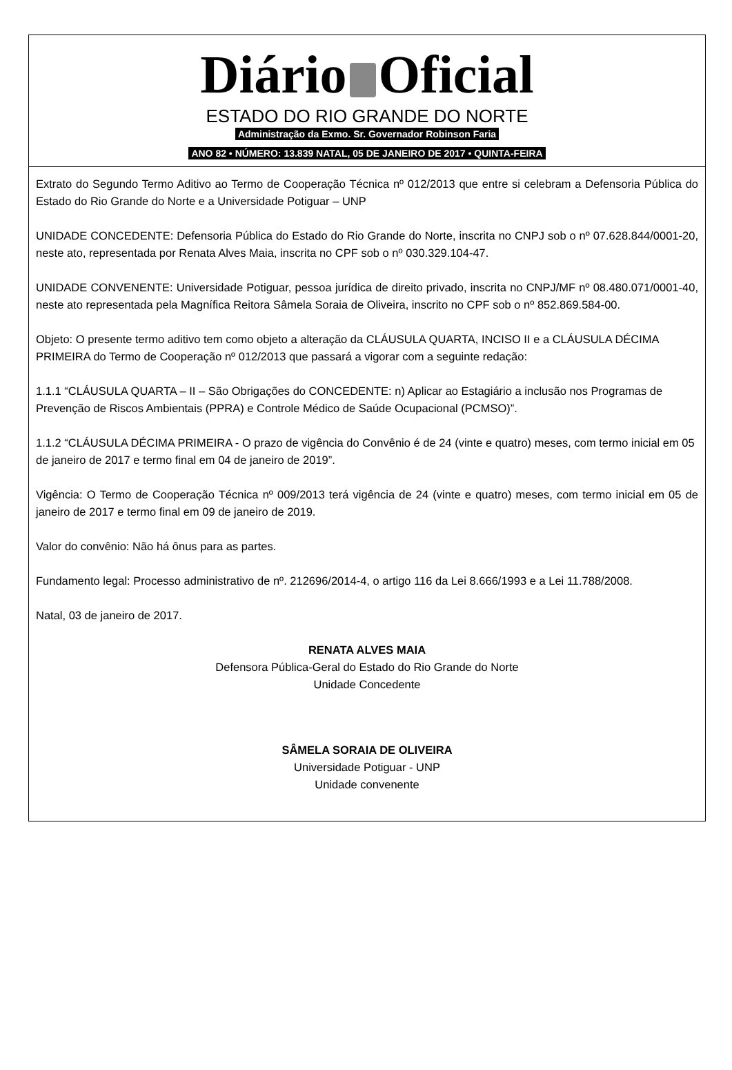Diário Oficial
ESTADO DO RIO GRANDE DO NORTE
Administração da Exmo. Sr. Governador Robinson Faria
ANO 82 • NÚMERO: 13.839 NATAL, 05 DE JANEIRO DE 2017 • QUINTA-FEIRA
Extrato do Segundo Termo Aditivo ao Termo de Cooperação Técnica nº 012/2013 que entre si celebram a Defensoria Pública do Estado do Rio Grande do Norte e a Universidade Potiguar – UNP
UNIDADE CONCEDENTE: Defensoria Pública do Estado do Rio Grande do Norte, inscrita no CNPJ sob o nº 07.628.844/0001-20, neste ato, representada por Renata Alves Maia, inscrita no CPF sob o nº 030.329.104-47.
UNIDADE CONVENENTE: Universidade Potiguar, pessoa jurídica de direito privado, inscrita no CNPJ/MF nº 08.480.071/0001-40, neste ato representada pela Magnífica Reitora Sâmela Soraia de Oliveira, inscrito no CPF sob o nº 852.869.584-00.
Objeto: O presente termo aditivo tem como objeto a alteração da CLÁUSULA QUARTA, INCISO II e a CLÁUSULA DÉCIMA PRIMEIRA do Termo de Cooperação nº 012/2013 que passará a vigorar com a seguinte redação:
1.1.1 “CLÁUSULA QUARTA – II – São Obrigações do CONCEDENTE: n) Aplicar ao Estagiário a inclusão nos Programas de Prevenção de Riscos Ambientais (PPRA) e Controle Médico de Saúde Ocupacional (PCMSO)”.
1.1.2 “CLÁUSULA DÉCIMA PRIMEIRA - O prazo de vigência do Convênio é de 24 (vinte e quatro) meses, com termo inicial em 05 de janeiro de 2017 e termo final em 04 de janeiro de 2019”.
Vigência: O Termo de Cooperação Técnica nº 009/2013 terá vigência de 24 (vinte e quatro) meses, com termo inicial em 05 de janeiro de 2017 e termo final em 09 de janeiro de 2019.
Valor do convênio: Não há ônus para as partes.
Fundamento legal: Processo administrativo de nº. 212696/2014-4, o artigo 116 da Lei 8.666/1993 e a Lei 11.788/2008.
Natal, 03 de janeiro de 2017.
RENATA ALVES MAIA
Defensora Pública-Geral do Estado do Rio Grande do Norte
Unidade Concedente
SÂMELA SORAIA DE OLIVEIRA
Universidade Potiguar - UNP
Unidade convenente